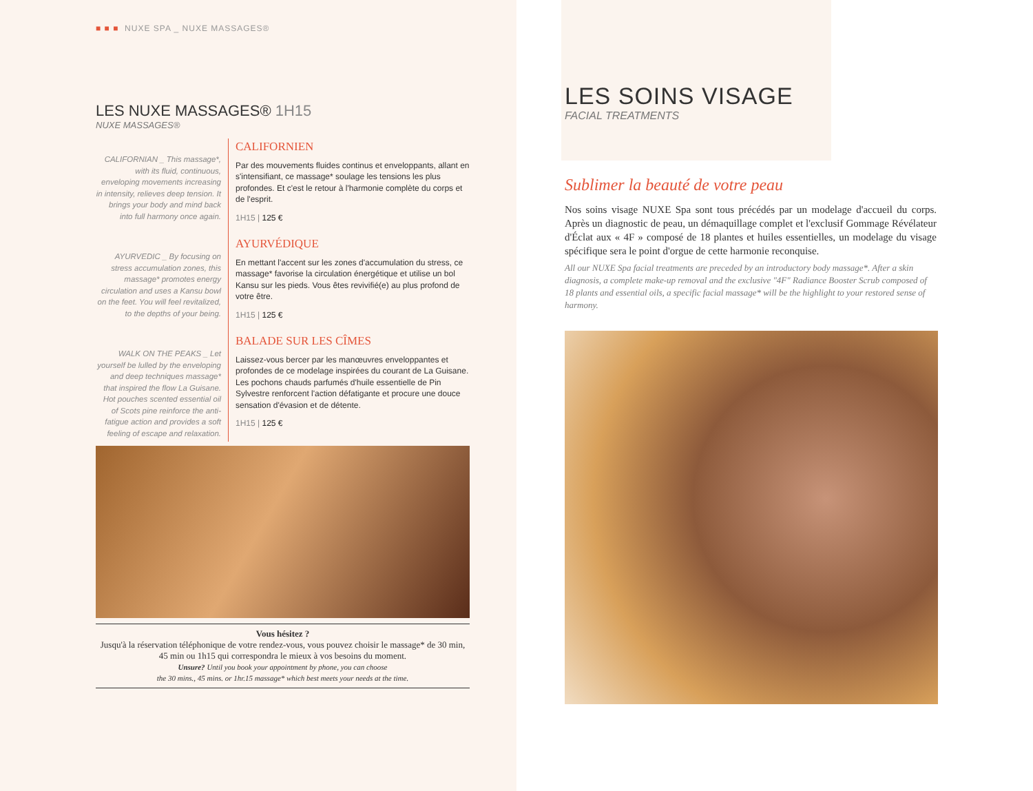■ ■ ■ NUXE SPA _ NUXE MASSAGES®
LES NUXE MASSAGES® 1H15
NUXE MASSAGES®
CALIFORNIAN _ This massage*, with its fluid, continuous, enveloping movements increasing in intensity, relieves deep tension. It brings your body and mind back into full harmony once again.
CALIFORNIEN
Par des mouvements fluides continus et enveloppants, allant en s'intensifiant, ce massage* soulage les tensions les plus profondes. Et c'est le retour à l'harmonie complète du corps et de l'esprit.
1H15 | 125 €
AYURVEDIC _ By focusing on stress accumulation zones, this massage* promotes energy circulation and uses a Kansu bowl on the feet. You will feel revitalized, to the depths of your being.
AYURVÉDIQUE
En mettant l'accent sur les zones d'accumulation du stress, ce massage* favorise la circulation énergétique et utilise un bol Kansu sur les pieds. Vous êtes revivifié(e) au plus profond de votre être.
1H15 | 125 €
WALK ON THE PEAKS _ Let yourself be lulled by the enveloping and deep techniques massage* that inspired the flow La Guisane. Hot pouches scented essential oil of Scots pine reinforce the anti-fatigue action and provides a soft feeling of escape and relaxation.
BALADE SUR LES CÎMES
Laissez-vous bercer par les manœuvres enveloppantes et profondes de ce modelage inspirées du courant de La Guisane. Les pochons chauds parfumés d'huile essentielle de Pin Sylvestre renforcent l'action défatigante et procure une douce sensation d'évasion et de détente.
1H15 | 125 €
Vous hésitez ?
Jusqu'à la réservation téléphonique de votre rendez-vous, vous pouvez choisir le massage* de 30 min, 45 min ou 1h15 qui correspondra le mieux à vos besoins du moment.
Unsure? Until you book your appointment by phone, you can choose
the 30 mins., 45 mins. or 1hr.15 massage* which best meets your needs at the time.
LES SOINS VISAGE
FACIAL TREATMENTS
Sublimer la beauté de votre peau
Nos soins visage NUXE Spa sont tous précédés par un modelage d'accueil du corps. Après un diagnostic de peau, un démaquillage complet et l'exclusif Gommage Révélateur d'Éclat aux « 4F » composé de 18 plantes et huiles essentielles, un modelage du visage spécifique sera le point d'orgue de cette harmonie reconquise.
All our NUXE Spa facial treatments are preceded by an introductory body massage*. After a skin diagnosis, a complete make-up removal and the exclusive "4F" Radiance Booster Scrub composed of 18 plants and essential oils, a specific facial massage* will be the highlight to your restored sense of harmony.